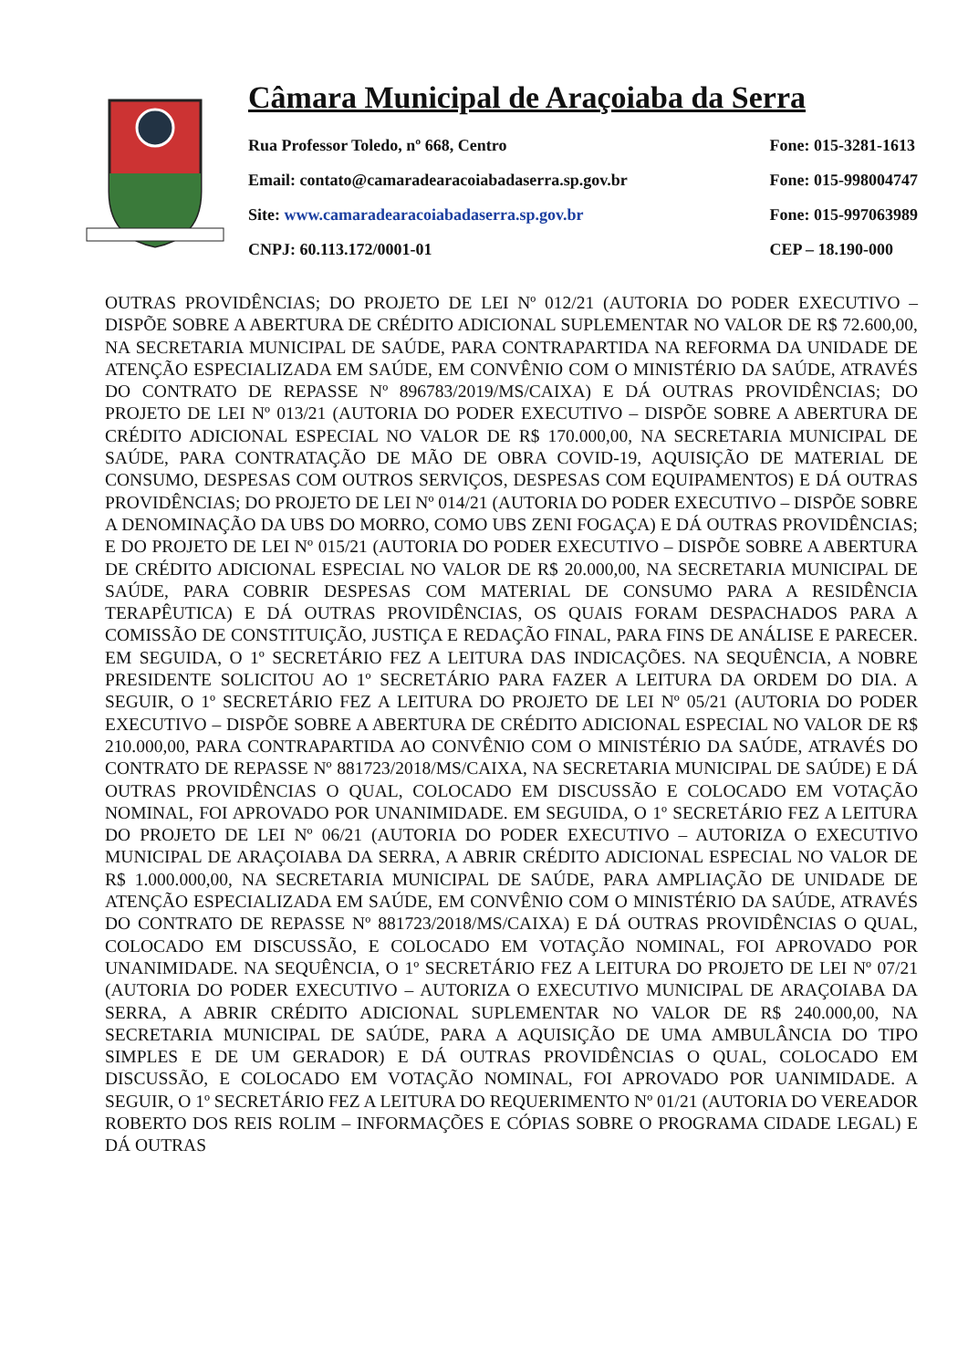Câmara Municipal de Araçoiaba da Serra
Rua Professor Toledo, nº 668, Centro
Email: contato@camaradearacoiabadaserra.sp.gov.br
Site: www.camaradearacoiabadaserra.sp.gov.br
CNPJ: 60.113.172/0001-01
Fone: 015-3281-1613
Fone: 015-998004747
Fone: 015-997063989
CEP – 18.190-000
OUTRAS PROVIDÊNCIAS; DO PROJETO DE LEI Nº 012/21 (AUTORIA DO PODER EXECUTIVO – DISPÕE SOBRE A ABERTURA DE CRÉDITO ADICIONAL SUPLEMENTAR NO VALOR DE R$ 72.600,00, NA SECRETARIA MUNICIPAL DE SAÚDE, PARA CONTRAPARTIDA NA REFORMA DA UNIDADE DE ATENÇÃO ESPECIALIZADA EM SAÚDE, EM CONVÊNIO COM O MINISTÉRIO DA SAÚDE, ATRAVÉS DO CONTRATO DE REPASSE Nº 896783/2019/MS/CAIXA) E DÁ OUTRAS PROVIDÊNCIAS; DO PROJETO DE LEI Nº 013/21 (AUTORIA DO PODER EXECUTIVO – DISPÕE SOBRE A ABERTURA DE CRÉDITO ADICIONAL ESPECIAL NO VALOR DE R$ 170.000,00, NA SECRETARIA MUNICIPAL DE SAÚDE, PARA CONTRATAÇÃO DE MÃO DE OBRA COVID-19, AQUISIÇÃO DE MATERIAL DE CONSUMO, DESPESAS COM OUTROS SERVIÇOS, DESPESAS COM EQUIPAMENTOS) E DÁ OUTRAS PROVIDÊNCIAS; DO PROJETO DE LEI Nº 014/21 (AUTORIA DO PODER EXECUTIVO – DISPÕE SOBRE A DENOMINAÇÃO DA UBS DO MORRO, COMO UBS ZENI FOGAÇA) E DÁ OUTRAS PROVIDÊNCIAS; E DO PROJETO DE LEI Nº 015/21 (AUTORIA DO PODER EXECUTIVO – DISPÕE SOBRE A ABERTURA DE CRÉDITO ADICIONAL ESPECIAL NO VALOR DE R$ 20.000,00, NA SECRETARIA MUNICIPAL DE SAÚDE, PARA COBRIR DESPESAS COM MATERIAL DE CONSUMO PARA A RESIDÊNCIA TERAPÊUTICA) E DÁ OUTRAS PROVIDÊNCIAS, OS QUAIS FORAM DESPACHADOS PARA A COMISSÃO DE CONSTITUIÇÃO, JUSTIÇA E REDAÇÃO FINAL, PARA FINS DE ANÁLISE E PARECER. EM SEGUIDA, O 1º SECRETÁRIO FEZ A LEITURA DAS INDICAÇÕES. NA SEQUÊNCIA, A NOBRE PRESIDENTE SOLICITOU AO 1º SECRETÁRIO PARA FAZER A LEITURA DA ORDEM DO DIA. A SEGUIR, O 1º SECRETÁRIO FEZ A LEITURA DO PROJETO DE LEI Nº 05/21 (AUTORIA DO PODER EXECUTIVO – DISPÕE SOBRE A ABERTURA DE CRÉDITO ADICIONAL ESPECIAL NO VALOR DE R$ 210.000,00, PARA CONTRAPARTIDA AO CONVÊNIO COM O MINISTÉRIO DA SAÚDE, ATRAVÉS DO CONTRATO DE REPASSE Nº 881723/2018/MS/CAIXA, NA SECRETARIA MUNICIPAL DE SAÚDE) E DÁ OUTRAS PROVIDÊNCIAS O QUAL, COLOCADO EM DISCUSSÃO E COLOCADO EM VOTAÇÃO NOMINAL, FOI APROVADO POR UNANIMIDADE. EM SEGUIDA, O 1º SECRETÁRIO FEZ A LEITURA DO PROJETO DE LEI Nº 06/21 (AUTORIA DO PODER EXECUTIVO – AUTORIZA O EXECUTIVO MUNICIPAL DE ARAÇOIABA DA SERRA, A ABRIR CRÉDITO ADICIONAL ESPECIAL NO VALOR DE R$ 1.000.000,00, NA SECRETARIA MUNICIPAL DE SAÚDE, PARA AMPLIAÇÃO DE UNIDADE DE ATENÇÃO ESPECIALIZADA EM SAÚDE, EM CONVÊNIO COM O MINISTÉRIO DA SAÚDE, ATRAVÉS DO CONTRATO DE REPASSE Nº 881723/2018/MS/CAIXA) E DÁ OUTRAS PROVIDÊNCIAS O QUAL, COLOCADO EM DISCUSSÃO, E COLOCADO EM VOTAÇÃO NOMINAL, FOI APROVADO POR UNANIMIDADE. NA SEQUÊNCIA, O 1º SECRETÁRIO FEZ A LEITURA DO PROJETO DE LEI Nº 07/21 (AUTORIA DO PODER EXECUTIVO – AUTORIZA O EXECUTIVO MUNICIPAL DE ARAÇOIABA DA SERRA, A ABRIR CRÉDITO ADICIONAL SUPLEMENTAR NO VALOR DE R$ 240.000,00, NA SECRETARIA MUNICIPAL DE SAÚDE, PARA A AQUISIÇÃO DE UMA AMBULÂNCIA DO TIPO SIMPLES E DE UM GERADOR) E DÁ OUTRAS PROVIDÊNCIAS O QUAL, COLOCADO EM DISCUSSÃO, E COLOCADO EM VOTAÇÃO NOMINAL, FOI APROVADO POR UANIMIDADE. A SEGUIR, O 1º SECRETÁRIO FEZ A LEITURA DO REQUERIMENTO Nº 01/21 (AUTORIA DO VEREADOR ROBERTO DOS REIS ROLIM – INFORMAÇÕES E CÓPIAS SOBRE O PROGRAMA CIDADE LEGAL) E DÁ OUTRAS